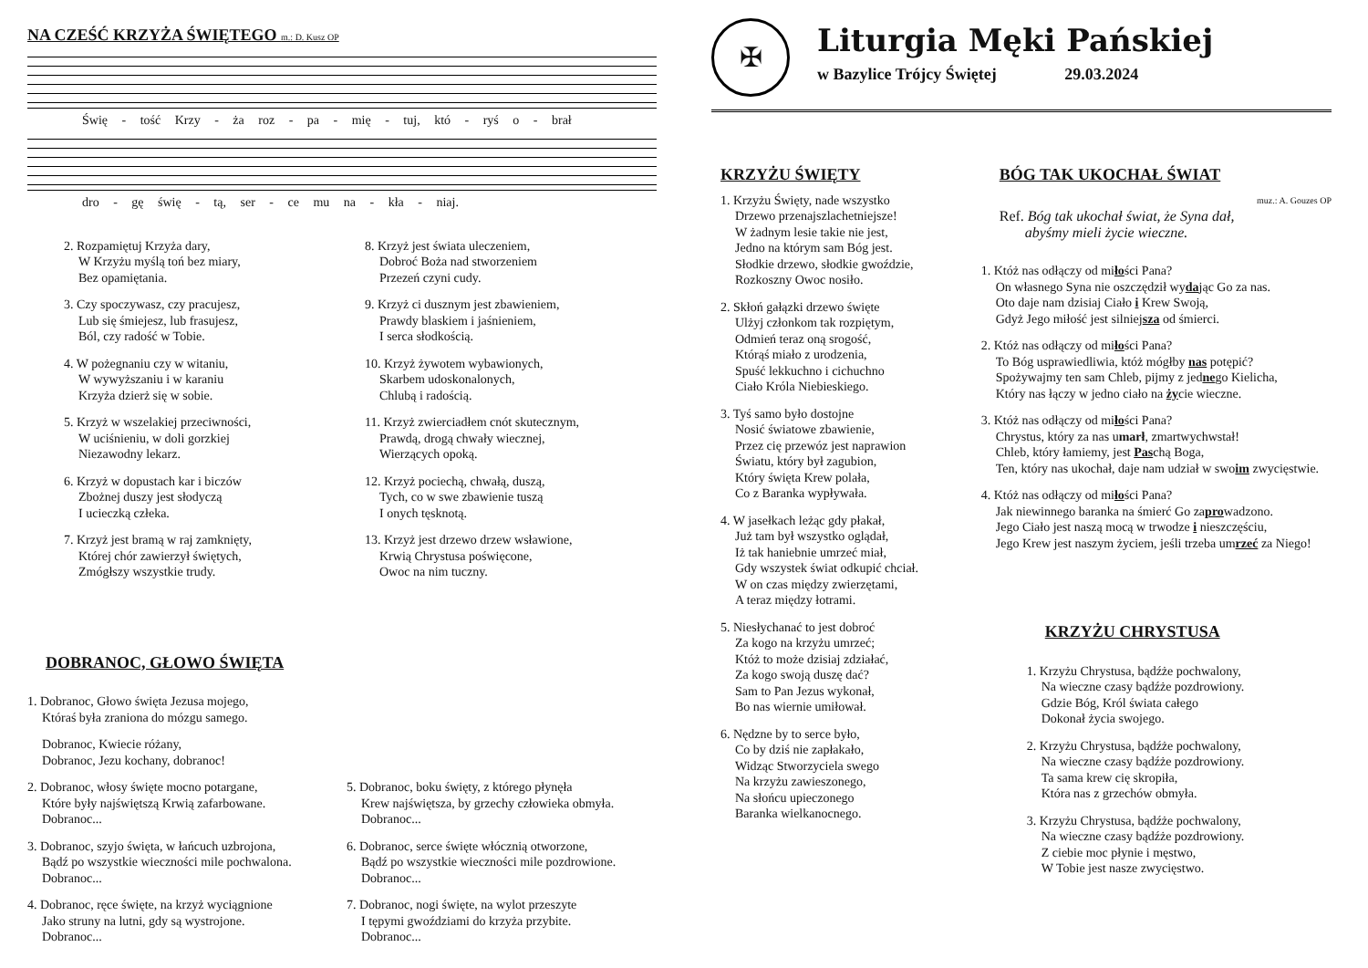NA CZEŚĆ KRZYŻA ŚWIĘTEGO m.: D. Kusz OP
Świę - tość Krzy - ża roz - pa - mię - tuj, któ - ryś o - brał
dro - gę świę - tą, ser - ce mu na - kła - niaj.
2. Rozpamiętuj Krzyża dary,
W Krzyżu myślą toń bez miary,
Bez opamiętania.
3. Czy spoczywasz, czy pracujesz,
Lub się śmiejesz, lub frasujesz,
Ból, czy radość w Tobie.
4. W pożegnaniu czy w witaniu,
W wywyższaniu i w karaniu
Krzyża dzierż się w sobie.
5. Krzyż w wszelakiej przeciwności,
W uciśnieniu, w doli gorzkiej
Niezawodny lekarz.
6. Krzyż w dopustach kar i biczów
Zbożnej duszy jest słodyczą
I ucieczką człeka.
7. Krzyż jest bramą w raj zamknięty,
Której chór zawierzył świętych,
Zmógłszy wszystkie trudy.
8. Krzyż jest świata uleczeniem,
Dobroć Boża nad stworzeniem
Przezeń czyni cudy.
9. Krzyż ci dusznym jest zbawieniem,
Prawdy blaskiem i jaśnieniem,
I serca słodkością.
10. Krzyż żywotem wybawionych,
Skarbem udoskonalonych,
Chlubą i radością.
11. Krzyż zwierciadłem cnót skutecznym,
Prawdą, drogą chwały wiecznej,
Wierzących opoką.
12. Krzyż pociechą, chwałą, duszą,
Tych, co w swe zbawienie tuszą
I onych tęsknotą.
13. Krzyż jest drzewo drzew wsławione,
Krwią Chrystusa poświęcone,
Owoc na nim tuczny.
DOBRANOC, GŁOWO ŚWIĘTA
1. Dobranoc, Głowo święta Jezusa mojego,
Któraś była zraniona do mózgu samego.
Dobranoc, Kwiecie różany,
Dobranoc, Jezu kochany, dobranoc!
2. Dobranoc, włosy święte mocno potargane,
Które były najświętszą Krwią zafarbowane.
Dobranoc...
3. Dobranoc, szyjo święta, w łańcuch uzbrojona,
Bądź po wszystkie wieczności mile pochwalona.
Dobranoc...
4. Dobranoc, ręce święte, na krzyż wyciągnione
Jako struny na lutni, gdy są wystrojone.
Dobranoc...
5. Dobranoc, boku święty, z którego płynęła
Krew najświętsza, by grzechy człowieka obmyła.
Dobranoc...
6. Dobranoc, serce święte włócznią otworzone,
Bądź po wszystkie wieczności mile pozdrowione.
Dobranoc...
7. Dobranoc, nogi święte, na wylot przeszyte
I tępymi gwoździami do krzyża przybite.
Dobranoc...
✠
Liturgia Męki Pańskiej
w Bazylice Trójcy Świętej 29.03.2024
KRZYŻU ŚWIĘTY
1. Krzyżu Święty, nade wszystko
Drzewo przenajszlachetniejsze!
W żadnym lesie takie nie jest,
Jedno na którym sam Bóg jest.
Słodkie drzewo, słodkie gwoździe,
Rozkoszny Owoc nosiło.
2. Skłoń gałązki drzewo święte
Ulżyj członkom tak rozpiętym,
Odmień teraz oną srogość,
Którąś miało z urodzenia,
Spuść lekkuchno i cichuchno
Ciało Króla Niebieskiego.
3. Tyś samo było dostojne
Nosić światowe zbawienie,
Przez cię przewóz jest naprawion
Światu, który był zagubion,
Który święta Krew polała,
Co z Baranka wypływała.
4. W jasełkach leżąc gdy płakał,
Już tam był wszystko oglądał,
Iż tak haniebnie umrzeć miał,
Gdy wszystek świat odkupić chciał.
W on czas między zwierzętami,
A teraz między łotrami.
5. Niesłychanać to jest dobroć
Za kogo na krzyżu umrzeć;
Któż to może dzisiaj zdziałać,
Za kogo swoją duszę dać?
Sam to Pan Jezus wykonał,
Bo nas wiernie umiłował.
6. Nędzne by to serce było,
Co by dziś nie zapłakało,
Widząc Stworzyciela swego
Na krzyżu zawieszonego,
Na słońcu upieczonego
Baranka wielkanocnego.
BÓG TAK UKOCHAŁ ŚWIAT
muz.: A. Gouzes OP
Ref. Bóg tak ukochał świat, że Syna dał,
abyśmy mieli życie wieczne.
1. Któż nas odłączy od miłości Pana?
On własnego Syna nie oszczędził wydając Go za nas.
Oto daje nam dzisiaj Ciało i Krew Swoją,
Gdyż Jego miłość jest silniejsza od śmierci.
2. Któż nas odłączy od miłości Pana?
To Bóg usprawiedliwia, któż mógłby nas potępić?
Spożywajmy ten sam Chleb, pijmy z jednego Kielicha,
Który nas łączy w jedno ciało na życie wieczne.
3. Któż nas odłączy od miłości Pana?
Chrystus, który za nas umarł, zmartwychwstał!
Chleb, który łamiemy, jest Paschą Boga,
Ten, który nas ukochał, daje nam udział w swoim zwycięstwie.
4. Któż nas odłączy od miłości Pana?
Jak niewinnego baranka na śmierć Go zaprowadzono.
Jego Ciało jest naszą mocą w trwodze i nieszczęściu,
Jego Krew jest naszym życiem, jeśli trzeba umrzeć za Niego!
KRZYŻU CHRYSTUSA
1. Krzyżu Chrystusa, bądźże pochwalony,
Na wieczne czasy bądźże pozdrowiony.
Gdzie Bóg, Król świata całego
Dokonał życia swojego.
2. Krzyżu Chrystusa, bądźże pochwalony,
Na wieczne czasy bądźże pozdrowiony.
Ta sama krew cię skropiła,
Która nas z grzechów obmyła.
3. Krzyżu Chrystusa, bądźże pochwalony,
Na wieczne czasy bądźże pozdrowiony.
Z ciebie moc płynie i męstwo,
W Tobie jest nasze zwycięstwo.